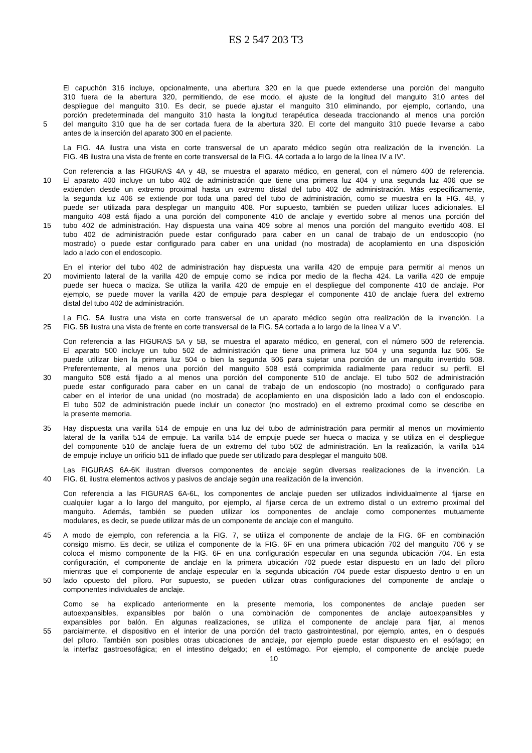ES 2 547 203 T3
El capuchón 316 incluye, opcionalmente, una abertura 320 en la que puede extenderse una porción del manguito
310 fuera de la abertura 320, permitiendo, de ese modo, el ajuste de la longitud del manguito 310 antes del
despliegue del manguito 310. Es decir, se puede ajustar el manguito 310 eliminando, por ejemplo, cortando, una
porción predeterminada del manguito 310 hasta la longitud terapéutica deseada traccionando al menos una porción
5 del manguito 310 que ha de ser cortada fuera de la abertura 320. El corte del manguito 310 puede llevarse a cabo
antes de la inserción del aparato 300 en el paciente.
La FIG. 4A ilustra una vista en corte transversal de un aparato médico según otra realización de la invención. La
FIG. 4B ilustra una vista de frente en corte transversal de la FIG. 4A cortada a lo largo de la línea IV a IV’.
Con referencia a las FIGURAS 4A y 4B, se muestra el aparato médico, en general, con el número 400 de referencia.
10 El aparato 400 incluye un tubo 402 de administración que tiene una primera luz 404 y una segunda luz 406 que se
extienden desde un extremo proximal hasta un extremo distal del tubo 402 de administración. Más específicamente,
la segunda luz 406 se extiende por toda una pared del tubo de administración, como se muestra en la FIG. 4B, y
puede ser utilizada para desplegar un manguito 408. Por supuesto, también se pueden utilizar luces adicionales. El
manguito 408 está fijado a una porción del componente 410 de anclaje y evertido sobre al menos una porción del
15 tubo 402 de administración. Hay dispuesta una vaina 409 sobre al menos una porción del manguito evertido 408. El
tubo 402 de administración puede estar configurado para caber en un canal de trabajo de un endoscopio (no
mostrado) o puede estar configurado para caber en una unidad (no mostrada) de acoplamiento en una disposición
lado a lado con el endoscopio.
En el interior del tubo 402 de administración hay dispuesta una varilla 420 de empuje para permitir al menos un
20 movimiento lateral de la varilla 420 de empuje como se indica por medio de la flecha 424. La varilla 420 de empuje
puede ser hueca o maciza. Se utiliza la varilla 420 de empuje en el despliegue del componente 410 de anclaje. Por
ejemplo, se puede mover la varilla 420 de empuje para desplegar el componente 410 de anclaje fuera del extremo
distal del tubo 402 de administración.
La FIG. 5A ilustra una vista en corte transversal de un aparato médico según otra realización de la invención. La
25 FIG. 5B ilustra una vista de frente en corte transversal de la FIG. 5A cortada a lo largo de la línea V a V’.
Con referencia a las FIGURAS 5A y 5B, se muestra el aparato médico, en general, con el número 500 de referencia.
El aparato 500 incluye un tubo 502 de administración que tiene una primera luz 504 y una segunda luz 506. Se
puede utilizar bien la primera luz 504 o bien la segunda 506 para sujetar una porción de un manguito invertido 508.
Preferentemente, al menos una porción del manguito 508 está comprimida radialmente para reducir su perfil. El
30 manguito 508 está fijado a al menos una porción del componente 510 de anclaje. El tubo 502 de administración
puede estar configurado para caber en un canal de trabajo de un endoscopio (no mostrado) o configurado para
caber en el interior de una unidad (no mostrada) de acoplamiento en una disposición lado a lado con el endoscopio.
El tubo 502 de administración puede incluir un conector (no mostrado) en el extremo proximal como se describe en
la presente memoria.
35 Hay dispuesta una varilla 514 de empuje en una luz del tubo de administración para permitir al menos un movimiento
lateral de la varilla 514 de empuje. La varilla 514 de empuje puede ser hueca o maciza y se utiliza en el despliegue
del componente 510 de anclaje fuera de un extremo del tubo 502 de administración. En la realización, la varilla 514
de empuje incluye un orificio 511 de inflado que puede ser utilizado para desplegar el manguito 508.
Las FIGURAS 6A-6K ilustran diversos componentes de anclaje según diversas realizaciones de la invención. La
40 FIG. 6L ilustra elementos activos y pasivos de anclaje según una realización de la invención.
Con referencia a las FIGURAS 6A-6L, los componentes de anclaje pueden ser utilizados individualmente al fijarse en
cualquier lugar a lo largo del manguito, por ejemplo, al fijarse cerca de un extremo distal o un extremo proximal del
manguito. Además, también se pueden utilizar los componentes de anclaje como componentes mutuamente
modulares, es decir, se puede utilizar más de un componente de anclaje con el manguito.
45 A modo de ejemplo, con referencia a la FIG. 7, se utiliza el componente de anclaje de la FIG. 6F en combinación
consigo mismo. Es decir, se utiliza el componente de la FIG. 6F en una primera ubicación 702 del manguito 706 y se
coloca el mismo componente de la FIG. 6F en una configuración especular en una segunda ubicación 704. En esta
configuración, el componente de anclaje en la primera ubicación 702 puede estar dispuesto en un lado del píloro
mientras que el componente de anclaje especular en la segunda ubicación 704 puede estar dispuesto dentro o en un
50 lado opuesto del píloro. Por supuesto, se pueden utilizar otras configuraciones del componente de anclaje o
componentes individuales de anclaje.
Como se ha explicado anteriormente en la presente memoria, los componentes de anclaje pueden ser
autoexpansibles, expansibles por balón o una combinación de componentes de anclaje autoexpansibles y
expansibles por balón. En algunas realizaciones, se utiliza el componente de anclaje para fijar, al menos
55 parcialmente, el dispositivo en el interior de una porción del tracto gastrointestinal, por ejemplo, antes, en o después
del píloro. También son posibles otras ubicaciones de anclaje, por ejemplo puede estar dispuesto en el esófago; en
la interfaz gastroesofágica; en el intestino delgado; en el estómago. Por ejemplo, el componente de anclaje puede
10